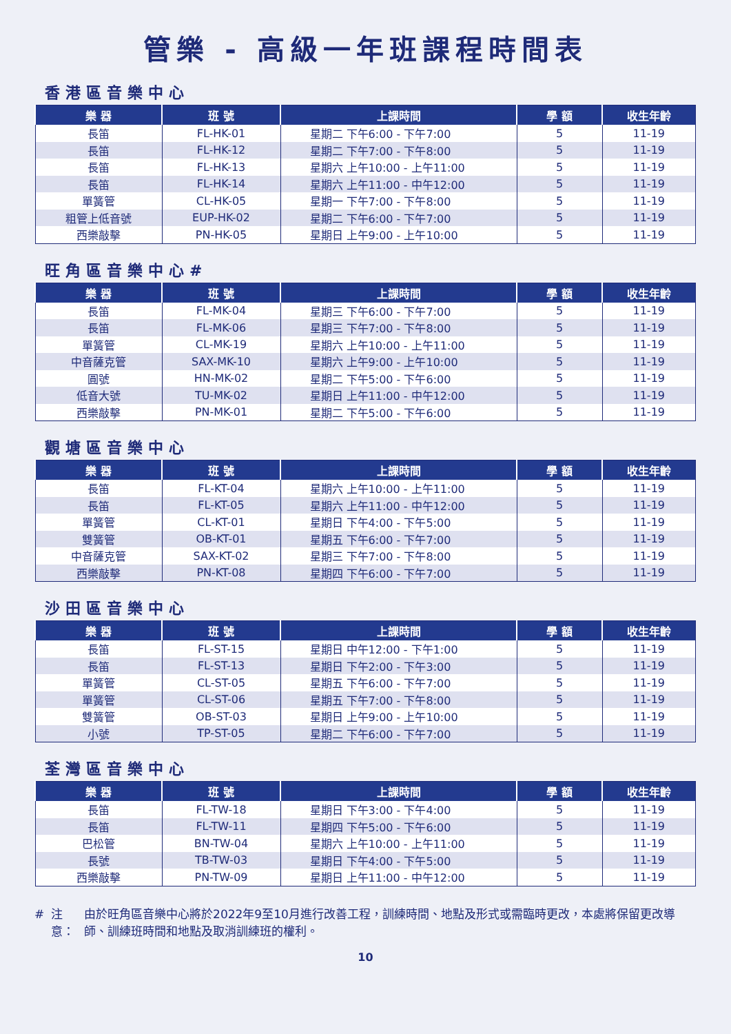管樂 - 高級一年班課程時間表
香港區音樂中心
| 樂 器 | 班 號 | 上課時間 | 學 額 | 收生年齡 |
| --- | --- | --- | --- | --- |
| 長笛 | FL-HK-01 | 星期二 下午6:00 - 下午7:00 | 5 | 11-19 |
| 長笛 | FL-HK-12 | 星期二 下午7:00 - 下午8:00 | 5 | 11-19 |
| 長笛 | FL-HK-13 | 星期六 上午10:00 - 上午11:00 | 5 | 11-19 |
| 長笛 | FL-HK-14 | 星期六 上午11:00 - 中午12:00 | 5 | 11-19 |
| 單簧管 | CL-HK-05 | 星期一 下午7:00 - 下午8:00 | 5 | 11-19 |
| 粗管上低音號 | EUP-HK-02 | 星期二 下午6:00 - 下午7:00 | 5 | 11-19 |
| 西樂敲擊 | PN-HK-05 | 星期日 上午9:00 - 上午10:00 | 5 | 11-19 |
旺角區音樂中心#
| 樂 器 | 班 號 | 上課時間 | 學 額 | 收生年齡 |
| --- | --- | --- | --- | --- |
| 長笛 | FL-MK-04 | 星期三 下午6:00 - 下午7:00 | 5 | 11-19 |
| 長笛 | FL-MK-06 | 星期三 下午7:00 - 下午8:00 | 5 | 11-19 |
| 單簧管 | CL-MK-19 | 星期六 上午10:00 - 上午11:00 | 5 | 11-19 |
| 中音薩克管 | SAX-MK-10 | 星期六 上午9:00 - 上午10:00 | 5 | 11-19 |
| 圓號 | HN-MK-02 | 星期二 下午5:00 - 下午6:00 | 5 | 11-19 |
| 低音大號 | TU-MK-02 | 星期日 上午11:00 - 中午12:00 | 5 | 11-19 |
| 西樂敲擊 | PN-MK-01 | 星期二 下午5:00 - 下午6:00 | 5 | 11-19 |
觀塘區音樂中心
| 樂 器 | 班 號 | 上課時間 | 學 額 | 收生年齡 |
| --- | --- | --- | --- | --- |
| 長笛 | FL-KT-04 | 星期六 上午10:00 - 上午11:00 | 5 | 11-19 |
| 長笛 | FL-KT-05 | 星期六 上午11:00 - 中午12:00 | 5 | 11-19 |
| 單簧管 | CL-KT-01 | 星期日 下午4:00 - 下午5:00 | 5 | 11-19 |
| 雙簧管 | OB-KT-01 | 星期五 下午6:00 - 下午7:00 | 5 | 11-19 |
| 中音薩克管 | SAX-KT-02 | 星期三 下午7:00 - 下午8:00 | 5 | 11-19 |
| 西樂敲擊 | PN-KT-08 | 星期四 下午6:00 - 下午7:00 | 5 | 11-19 |
沙田區音樂中心
| 樂 器 | 班 號 | 上課時間 | 學 額 | 收生年齡 |
| --- | --- | --- | --- | --- |
| 長笛 | FL-ST-15 | 星期日 中午12:00 - 下午1:00 | 5 | 11-19 |
| 長笛 | FL-ST-13 | 星期日 下午2:00 - 下午3:00 | 5 | 11-19 |
| 單簧管 | CL-ST-05 | 星期五 下午6:00 - 下午7:00 | 5 | 11-19 |
| 單簧管 | CL-ST-06 | 星期五 下午7:00 - 下午8:00 | 5 | 11-19 |
| 雙簧管 | OB-ST-03 | 星期日 上午9:00 - 上午10:00 | 5 | 11-19 |
| 小號 | TP-ST-05 | 星期二 下午6:00 - 下午7:00 | 5 | 11-19 |
荃灣區音樂中心
| 樂 器 | 班 號 | 上課時間 | 學 額 | 收生年齡 |
| --- | --- | --- | --- | --- |
| 長笛 | FL-TW-18 | 星期日 下午3:00 - 下午4:00 | 5 | 11-19 |
| 長笛 | FL-TW-11 | 星期四 下午5:00 - 下午6:00 | 5 | 11-19 |
| 巴松管 | BN-TW-04 | 星期六 上午10:00 - 上午11:00 | 5 | 11-19 |
| 長號 | TB-TW-03 | 星期日 下午4:00 - 下午5:00 | 5 | 11-19 |
| 西樂敲擊 | PN-TW-09 | 星期日 上午11:00 - 中午12:00 | 5 | 11-19 |
# 注意： 由於旺角區音樂中心將於2022年9至10月進行改善工程，訓練時間、地點及形式或需臨時更改，本處將保留更改導師、訓練班時間和地點及取消訓練班的權利。
10